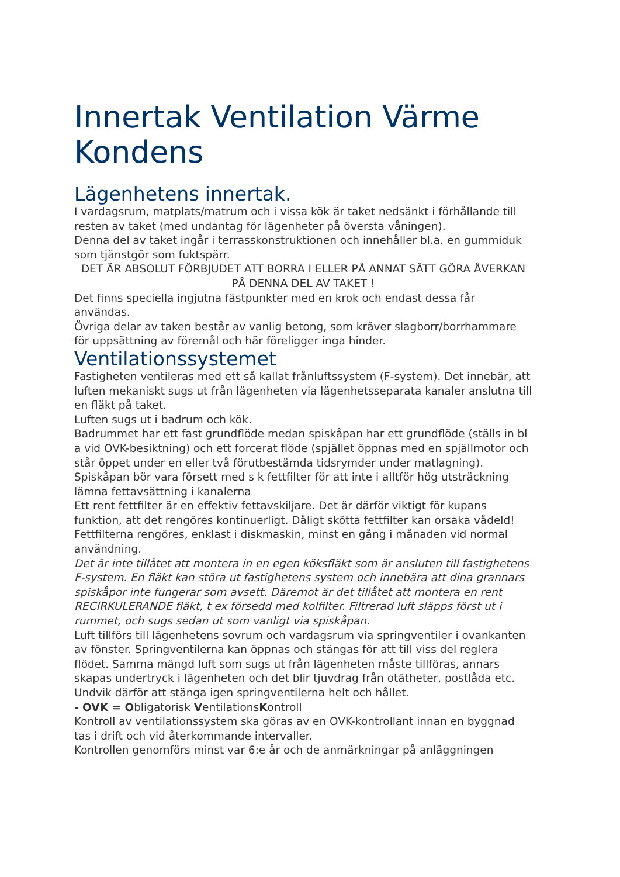Innertak Ventilation Värme Kondens
Lägenhetens innertak.
I vardagsrum, matplats/matrum och i vissa kök är taket nedsänkt i förhållande till resten av taket (med undantag för lägenheter på översta våningen).
Denna del av taket ingår i terrasskonstruktionen och innehåller bl.a. en gummiduk som tjänstgör som fuktspärr.
DET ÄR ABSOLUT FÖRBJUDET ATT BORRA I ELLER PÅ ANNAT SÄTT GÖRA ÅVERKAN PÅ DENNA DEL AV TAKET !
Det finns speciella ingjutna fästpunkter med en krok och endast dessa får användas.
Övriga delar av taken består av vanlig betong, som kräver slagborr/borrhammare för uppsättning av föremål och här föreligger inga hinder.
Ventilationssystemet
Fastigheten ventileras med ett så kallat frånluftssystem (F-system). Det innebär, att luften mekaniskt sugs ut från lägenheten via lägenhetsseparata kanaler anslutna till en fläkt på taket.
Luften sugs ut i badrum och kök.
Badrummet har ett fast grundflöde medan spiskåpan har ett grundflöde (ställs in bl a vid OVK-besiktning) och ett forcerat flöde (spjället öppnas med en spjällmotor och står öppet under en eller två förutbestämda tidsrymder under matlagning). Spiskåpan bör vara försett med s k fettfilter för att inte i alltför hög utsträckning lämna fettavsättning i kanalerna
Ett rent fettfilter är en effektiv fettavskiljare. Det är därför viktigt för kupans funktion, att det rengöres kontinuerligt. Dåligt skötta fettfilter kan orsaka vådeld! Fettfilterna rengöres, enklast i diskmaskin, minst en gång i månaden vid normal användning.
Det är inte tillåtet att montera in en egen köksfläkt som är ansluten till fastighetens F-system. En fläkt kan störa ut fastighetens system och innebära att dina grannars spiskåpor inte fungerar som avsett. Däremot är det tillåtet att montera en rent RECIRKULERANDE fläkt, t ex försedd med kolfilter. Filtrerad luft släpps först ut i rummet, och sugs sedan ut som vanligt via spiskåpan.
Luft tillförs till lägenhetens sovrum och vardagsrum via springventiler i ovankanten av fönster. Springventilerna kan öppnas och stängas för att till viss del reglera flödet. Samma mängd luft som sugs ut från lägenheten måste tillföras, annars skapas undertryck i lägenheten och det blir tjuvdrag från otätheter, postlåda etc. Undvik därför att stänga igen springventilerna helt och hållet.
- OVK = Obligatorisk VentilationsKontroll
Kontroll av ventilationssystem ska göras av en OVK-kontrollant innan en byggnad tas i drift och vid återkommande intervaller.
Kontrollen genomförs minst var 6:e år och de anmärkningar på anläggningen